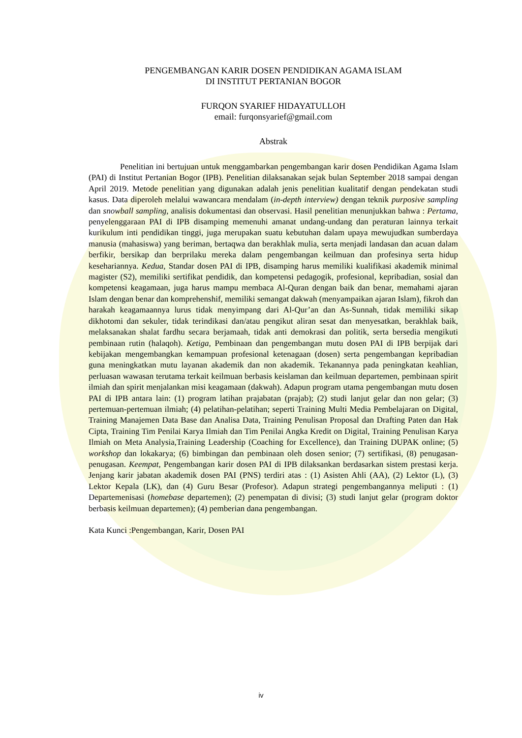PENGEMBANGAN KARIR DOSEN PENDIDIKAN AGAMA ISLAM
DI INSTITUT PERTANIAN BOGOR
FURQON SYARIEF HIDAYATULLOH
email: furqonsyarief@gmail.com
Abstrak
Penelitian ini bertujuan untuk menggambarkan pengembangan karir dosen Pendidikan Agama Islam (PAI) di Institut Pertanian Bogor (IPB). Penelitian dilaksanakan sejak bulan September 2018 sampai dengan April 2019. Metode penelitian yang digunakan adalah jenis penelitian kualitatif dengan pendekatan studi kasus. Data diperoleh melalui wawancara mendalam (in-depth interview) dengan teknik purposive sampling dan snowball sampling, analisis dokumentasi dan observasi. Hasil penelitian menunjukkan bahwa : Pertama, penyelenggaraan PAI di IPB disamping memenuhi amanat undang-undang dan peraturan lainnya terkait kurikulum inti pendidikan tinggi, juga merupakan suatu kebutuhan dalam upaya mewujudkan sumberdaya manusia (mahasiswa) yang beriman, bertaqwa dan berakhlak mulia, serta menjadi landasan dan acuan dalam berfikir, bersikap dan berprilaku mereka dalam pengembangan keilmuan dan profesinya serta hidup kesehariannya. Kedua, Standar dosen PAI di IPB, disamping harus memiliki kualifikasi akademik minimal magister (S2), memiliki sertifikat pendidik, dan kompetensi pedagogik, profesional, kepribadian, sosial dan kompetensi keagamaan, juga harus mampu membaca Al-Quran dengan baik dan benar, memahami ajaran Islam dengan benar dan komprehenshif, memiliki semangat dakwah (menyampaikan ajaran Islam), fikroh dan harakah keagamaannya lurus tidak menyimpang dari Al-Qur’an dan As-Sunnah, tidak memiliki sikap dikhotomi dan sekuler, tidak terindikasi dan/atau pengikut aliran sesat dan menyesatkan, berakhlak baik, melaksanakan shalat fardhu secara berjamaah, tidak anti demokrasi dan politik, serta bersedia mengikuti pembinaan rutin (halaqoh). Ketiga, Pembinaan dan pengembangan mutu dosen PAI di IPB berpijak dari kebijakan mengembangkan kemampuan profesional ketenagaan (dosen) serta pengembangan kepribadian guna meningkatkan mutu layanan akademik dan non akademik. Tekanannya pada peningkatan keahlian, perluasan wawasan terutama terkait keilmuan berbasis keislaman dan keilmuan departemen, pembinaan spirit ilmiah dan spirit menjalankan misi keagamaan (dakwah). Adapun program utama pengembangan mutu dosen PAI di IPB antara lain: (1) program latihan prajabatan (prajab); (2) studi lanjut gelar dan non gelar; (3) pertemuan-pertemuan ilmiah; (4) pelatihan-pelatihan; seperti Training Multi Media Pembelajaran on Digital, Training Manajemen Data Base dan Analisa Data, Training Penulisan Proposal dan Drafting Paten dan Hak Cipta, Training Tim Penilai Karya Ilmiah dan Tim Penilai Angka Kredit on Digital, Training Penulisan Karya Ilmiah on Meta Analysia,Training Leadership (Coaching for Excellence), dan Training DUPAK online; (5) workshop dan lokakarya; (6) bimbingan dan pembinaan oleh dosen senior; (7) sertifikasi, (8) penugasan-penugasan. Keempat, Pengembangan karir dosen PAI di IPB dilaksankan berdasarkan sistem prestasi kerja. Jenjang karir jabatan akademik dosen PAI (PNS) terdiri atas : (1) Asisten Ahli (AA), (2) Lektor (L), (3) Lektor Kepala (LK), dan (4) Guru Besar (Profesor). Adapun strategi pengembangannya meliputi : (1) Departemenisasi (homebase departemen); (2) penempatan di divisi; (3) studi lanjut gelar (program doktor berbasis keilmuan departemen); (4) pemberian dana pengembangan.
Kata Kunci :Pengembangan, Karir, Dosen PAI
iv